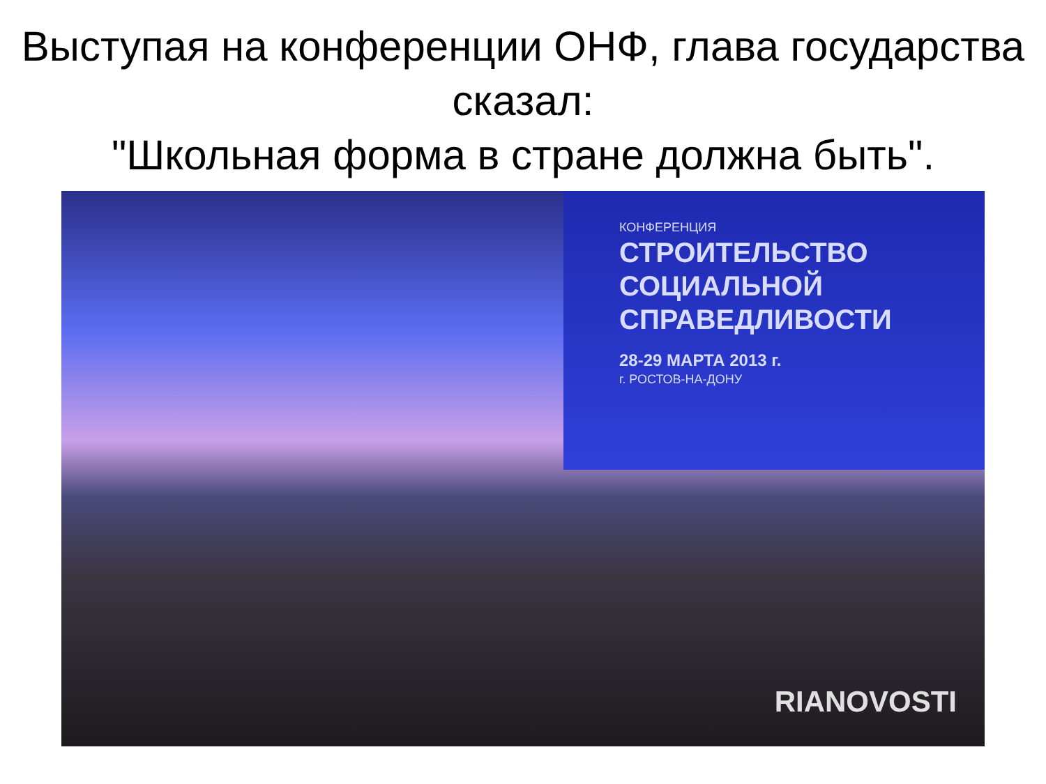Выступая на конференции ОНФ, глава государства сказал:
"Школьная форма в стране должна быть".
КОНФЕРЕНЦИЯ
СТРОИТЕЛЬСТВО
СОЦИАЛЬНОЙ
СПРАВЕДЛИВОСТИ
28-29 МАРТА 2013 г.
г. РОСТОВ-НА-ДОНУ
RIANOVOSTI